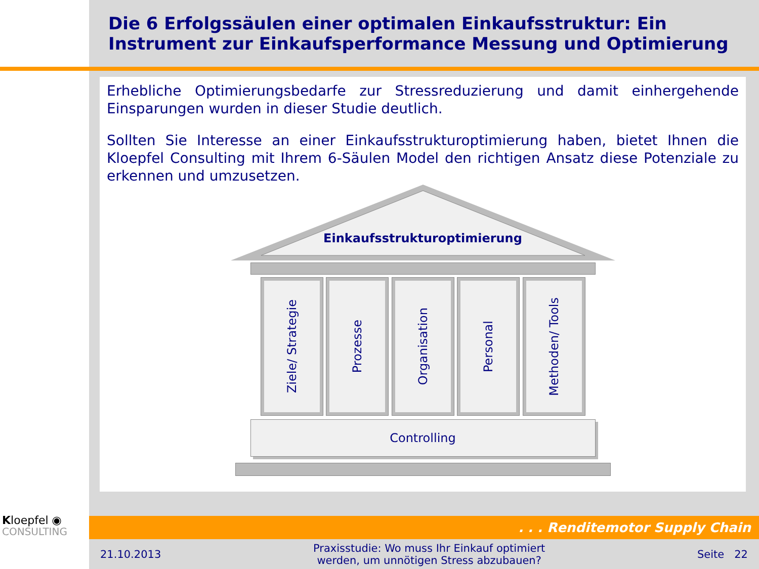Die 6 Erfolgssäulen einer optimalen Einkaufsstruktur: Ein Instrument zur Einkaufsperformance Messung und Optimierung
Erhebliche Optimierungsbedarfe zur Stressreduzierung und damit einhergehende Einsparungen wurden in dieser Studie deutlich.
Sollten Sie Interesse an einer Einkaufsstrukturoptimierung haben, bietet Ihnen die Kloepfel Consulting mit Ihrem 6-Säulen Model den richtigen Ansatz diese Potenziale zu erkennen und umzusetzen.
Einkaufsstrukturoptimierung
Ziele/ Strategie
Prozesse
Organisation
Personal
Methoden/ Tools
Controlling
Kloepfel ◉
CONSULTING
. . . Renditemotor Supply Chain
21.10.2013 Praxisstudie: Wo muss Ihr Einkauf optimiert
werden, um unnötigen Stress abzubauen? Seite 22